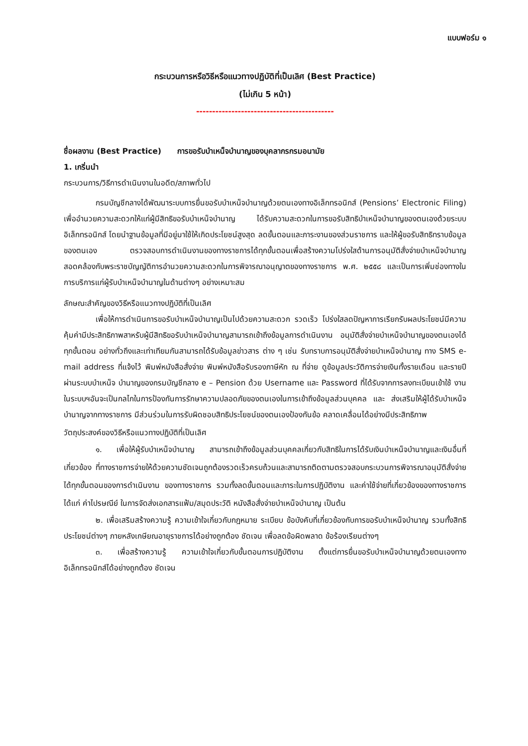แบบฟอร์ม ๑
กระบวนการหรือวิธีหรือแนวทางปฏิบัติที่เป็นเลิศ (Best Practice)
(ไม่เกิน 5 หน้า)
-------------------------------------------
ชื่อผลงาน (Best Practice) การขอรับบำเหน็จบำนาญของบุคลากรกรมอนามัย
1. เกริ่นนำ
กระบวนการ/วิธีการดำเนินงานในอดีต/สภาพทั่วไป
กรมบัญชีกลางได้พัฒนาระบบการยื่นขอรับบำเหน็จบำนาญด้วยตนเองทางอิเล็กทรอนิกส์ (Pensions’ Electronic Filing) เพื่ออำนวยความสะดวกให้แก่ผู้มีสิทธิขอรับบำเหน็จบำนาญ ได้รับความสะดวกในการขอรับสิทธิบำเหน็จบำนาญของตนเองด้วยระบบอิเล็กทรอนิกส์ โดยนำฐานข้อมูลที่มีอยู่มาใช้ให้เกิดประโยชน์สูงสุด ลดขั้นตอนและภาระงานของส่วนราชการ และให้ผู้ขอรับสิทธิทราบข้อมูลของตนเอง ตรวจสอบการดำเนินงานของทางราชการได้ทุกขั้นตอนเพื่อสร้างความโปร่งใสด้านการอนุมัติสั่งจ่ายบำเหน็จบำนาญ สอดคล้องกับพระราชบัญญัติการอำนวยความสะดวกในการพิจารณาอนุญาตของทางราชการ พ.ศ. ๒๕๕๘ และเป็นการเพิ่มช่องทางในการบริการแก่ผู้รับบำเหน็จบำนาญในด้านต่างๆ อย่างเหมาะสม
ลักษณะสำคัญของวิธีหรือแนวทางปฏิบัติที่เป็นเลิศ
เพื่อให้การดำเนินการขอรับบำเหน็จบำนาญเป็นไปด้วยความสะดวก รวดเร็ว โปร่งใสลดปัญหาการเรียกรับผลประโยชน์มีความคุ้มค่ามีประสิทธิภาพสาหรับผู้มีสิทธิขอรับบำเหน็จบำนาญสามารถเข้าถึงข้อมูลการดำเนินงาน อนุมัติสั่งจ่ายบำเหน็จบำนาญของตนเองได้ทุกขั้นตอน อย่างทั่วถึงและเท่าเทียมกันสามารถได้รับข้อมูลข่าวสาร ต่าง ๆ เช่น รับทราบการอนุมัติสั่งจ่ายบำเหน็จบำนาญ ทาง SMS e-mail address ที่แจ้งไว้ พิมพ์หนังสือสั่งจ่าย พิมพ์หนังสือรับรองภาษีหัก ณ ที่จ่าย ดูข้อมูลประวัติการจ่ายเงินทั้งรายเดือน และรายปี ผ่านระบบบำเหน็จ บำนาญของกรมบัญชีกลาง e – Pension ด้วย Username และ Password ที่ได้รับจากการลงทะเบียนเข้าใช้ งานในระบบฯอันจะเป็นกลไกในการป้องกันการรักษาความปลอดภัยของตนเองในการเข้าถึงข้อมูลส่วนบุคคล และ ส่งเสริมให้ผู้ได้รับบำเหน็จบำนาญจากทางราชการ มีส่วนร่วมในการรับผิดชอบสิทธิประโยชน์ของตนเองป้องกันข้อ คลาดเคลื่อนได้อย่างมีประสิทธิภาพ
วัตถุประสงค์ของวิธีหรือแนวทางปฏิบัติที่เป็นเลิศ
๑. เพื่อให้ผู้รับบำเหน็จบำนาญ สามารถเข้าถึงข้อมูลส่วนบุคคลเกี่ยวกับสิทธิในการได้รับเงินบำเหน็จบำนาญและเงินอื่นที่เกี่ยวข้อง ที่ทางราชการจ่ายให้ด้วยความชัดเจนถูกต้องรวดเร็วครบถ้วนและสามารถติดตามตรวจสอบกระบวนการพิจารณาอนุมัติสั่งจ่ายได้ทุกขั้นตอนของการดำเนินงาน ของทางราชการ รวมทั้งลดขั้นตอนและภาระในการปฏิบัติงาน และค่าใช้จ่ายที่เกี่ยวข้องของทางราชการได้แก่ ค่าไปรษณีย์ ในการจัดส่งเอกสารแฟ้ม/สมุดประวัติ หนังสือสั่งจ่ายบำเหน็จบำนาญ เป็นต้น
๒. เพื่อเสริมสร้างความรู้ ความเข้าใจเกี่ยวกับกฎหมาย ระเบียบ ข้อบังคับที่เกี่ยวข้องกับการขอรับบำเหน็จบำนาญ รวมทั้งสิทธิประโยชน์ต่างๆ ภายหลังเกษียณอายุราชการได้อย่างถูกต้อง ชัดเจน เพื่อลดข้อผิดพลาด ข้อร้องเรียนต่างๆ
๓. เพื่อสร้างความรู้ ความเข้าใจเกี่ยวกับขั้นตอนการปฏิบัติงาน ตั้งแต่การยื่นขอรับบำเหน็จบำนาญด้วยตนเองทางอิเล็กทรอนิกส์ได้อย่างถูกต้อง ชัดเจน